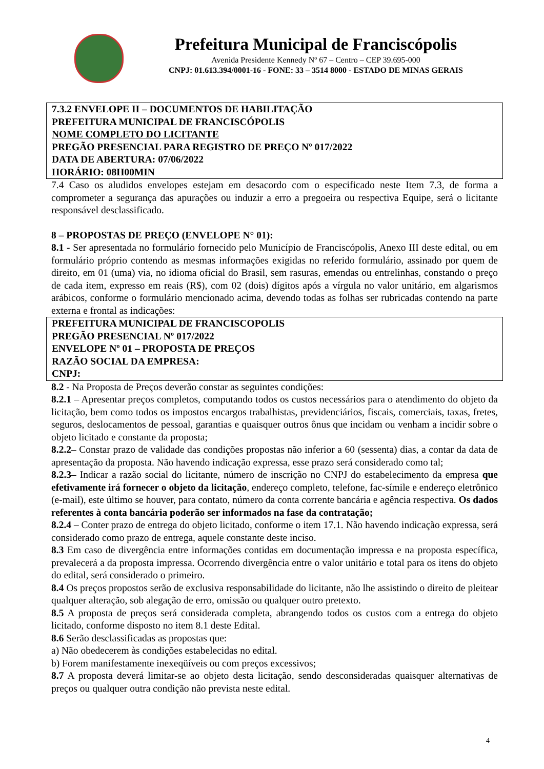Prefeitura Municipal de Franciscópolis
Avenida Presidente Kennedy Nº 67 – Centro – CEP 39.695-000
CNPJ: 01.613.394/0001-16 - FONE: 33 – 3514 8000 - ESTADO DE MINAS GERAIS
7.3.2 ENVELOPE II – DOCUMENTOS DE HABILITAÇÃO
PREFEITURA MUNICIPAL DE FRANCISCÓPOLIS
NOME COMPLETO DO LICITANTE
PREGÃO PRESENCIAL PARA REGISTRO DE PREÇO Nº 017/2022
DATA DE ABERTURA: 07/06/2022
HORÁRIO: 08H00MIN
7.4 Caso os aludidos envelopes estejam em desacordo com o especificado neste Item 7.3, de forma a comprometer a segurança das apurações ou induzir a erro a pregoeira ou respectiva Equipe, será o licitante responsável desclassificado.
8 – PROPOSTAS DE PREÇO (ENVELOPE N° 01):
8.1 - Ser apresentada no formulário fornecido pelo Município de Franciscópolis, Anexo III deste edital, ou em formulário próprio contendo as mesmas informações exigidas no referido formulário, assinado por quem de direito, em 01 (uma) via, no idioma oficial do Brasil, sem rasuras, emendas ou entrelinhas, constando o preço de cada item, expresso em reais (R$), com 02 (dois) dígitos após a vírgula no valor unitário, em algarismos arábicos, conforme o formulário mencionado acima, devendo todas as folhas ser rubricadas contendo na parte externa e frontal as indicações:
PREFEITURA MUNICIPAL DE FRANCISCOPOLIS
PREGÃO PRESENCIAL Nº 017/2022
ENVELOPE Nº 01 – PROPOSTA DE PREÇOS
RAZÃO SOCIAL DA EMPRESA:
CNPJ:
8.2 - Na Proposta de Preços deverão constar as seguintes condições:
8.2.1 – Apresentar preços completos, computando todos os custos necessários para o atendimento do objeto da licitação, bem como todos os impostos encargos trabalhistas, previdenciários, fiscais, comerciais, taxas, fretes, seguros, deslocamentos de pessoal, garantias e quaisquer outros ônus que incidam ou venham a incidir sobre o objeto licitado e constante da proposta;
8.2.2– Constar prazo de validade das condições propostas não inferior a 60 (sessenta) dias, a contar da data de apresentação da proposta. Não havendo indicação expressa, esse prazo será considerado como tal;
8.2.3– Indicar a razão social do licitante, número de inscrição no CNPJ do estabelecimento da empresa que efetivamente irá fornecer o objeto da licitação, endereço completo, telefone, fac-símile e endereço eletrônico (e-mail), este último se houver, para contato, número da conta corrente bancária e agência respectiva. Os dados referentes à conta bancária poderão ser informados na fase da contratação;
8.2.4 – Conter prazo de entrega do objeto licitado, conforme o item 17.1. Não havendo indicação expressa, será considerado como prazo de entrega, aquele constante deste inciso.
8.3 Em caso de divergência entre informações contidas em documentação impressa e na proposta específica, prevalecerá a da proposta impressa. Ocorrendo divergência entre o valor unitário e total para os itens do objeto do edital, será considerado o primeiro.
8.4 Os preços propostos serão de exclusiva responsabilidade do licitante, não lhe assistindo o direito de pleitear qualquer alteração, sob alegação de erro, omissão ou qualquer outro pretexto.
8.5 A proposta de preços será considerada completa, abrangendo todos os custos com a entrega do objeto licitado, conforme disposto no item 8.1 deste Edital.
8.6 Serão desclassificadas as propostas que:
a) Não obedecerem às condições estabelecidas no edital.
b) Forem manifestamente inexeqüíveis ou com preços excessivos;
8.7 A proposta deverá limitar-se ao objeto desta licitação, sendo desconsideradas quaisquer alternativas de preços ou qualquer outra condição não prevista neste edital.
4